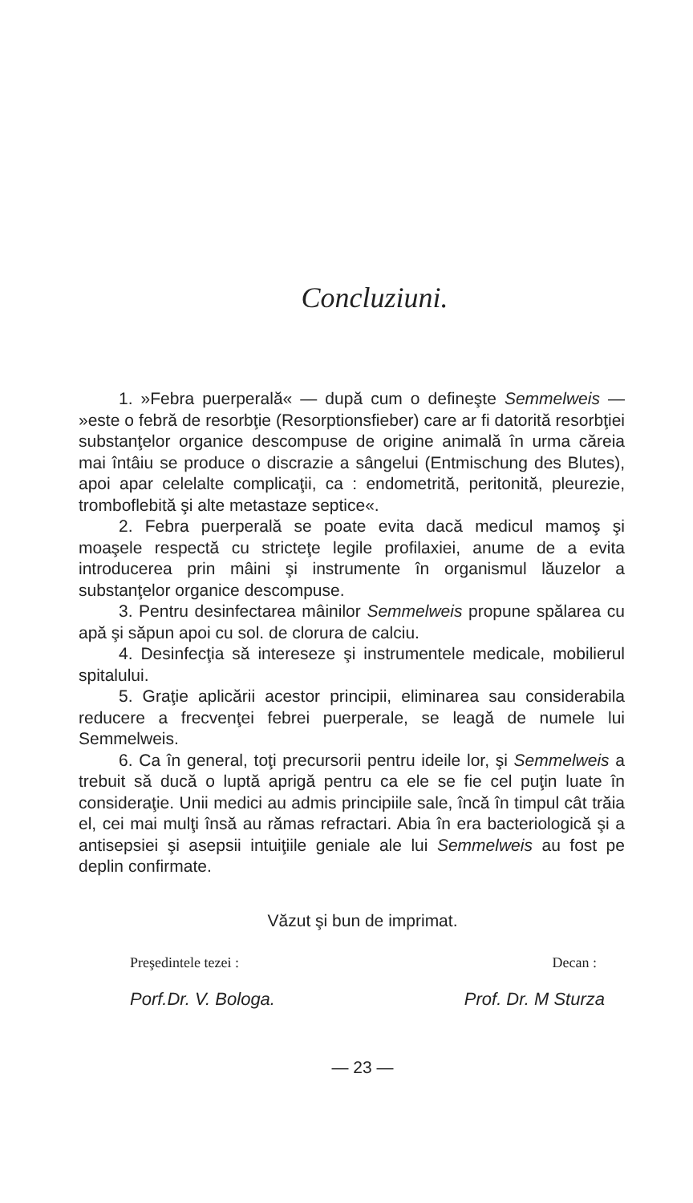Concluziuni.
1. »Febra puerperală« — după cum o defineşte Semmelweis — »este o febră de resorbţie (Resorptionsfieber) care ar fi datorită resorbţiei substanţelor organice descompuse de origine animală în urma căreia mai întâiu se produce o discrazie a sângelui (Entmischung des Blutes), apoi apar celelalte complicaţii, ca : endometrită, peritonită, pleurezie, tromboflebită şi alte metastaze septice«.
2. Febra puerperală se poate evita dacă medicul mamoş şi moaşele respectă cu stricteţe legile profilaxiei, anume de a evita introducerea prin mâini şi instrumente în organismul lăuzelor a substanţelor organice descompuse.
3. Pentru desinfectarea mâinilor Semmelweis propune spălarea cu apă şi săpun apoi cu sol. de clorura de calciu.
4. Desinfecţia să intereseze şi instrumentele medicale, mobilierul spitalului.
5. Graţie aplicării acestor principii, eliminarea sau considerabila reducere a frecvenţei febrei puerperale, se leagă de numele lui Semmelweis.
6. Ca în general, toţi precursorii pentru ideile lor, şi Semmelweis a trebuit să ducă o luptă aprigă pentru ca ele se fie cel puţin luate în consideraţie. Unii medici au admis principiile sale, încă în timpul cât trăia el, cei mai mulţi însă au rămas refractari. Abia în era bacteriologică şi a antisepsiei şi asepsii intuiţiile geniale ale lui Semmelweis au fost pe deplin confirmate.
Văzut şi bun de imprimat.
Preşedintele tezei : Decan :
Porf.Dr. V. Bologa. Prof. Dr. M Sturza
— 23 —